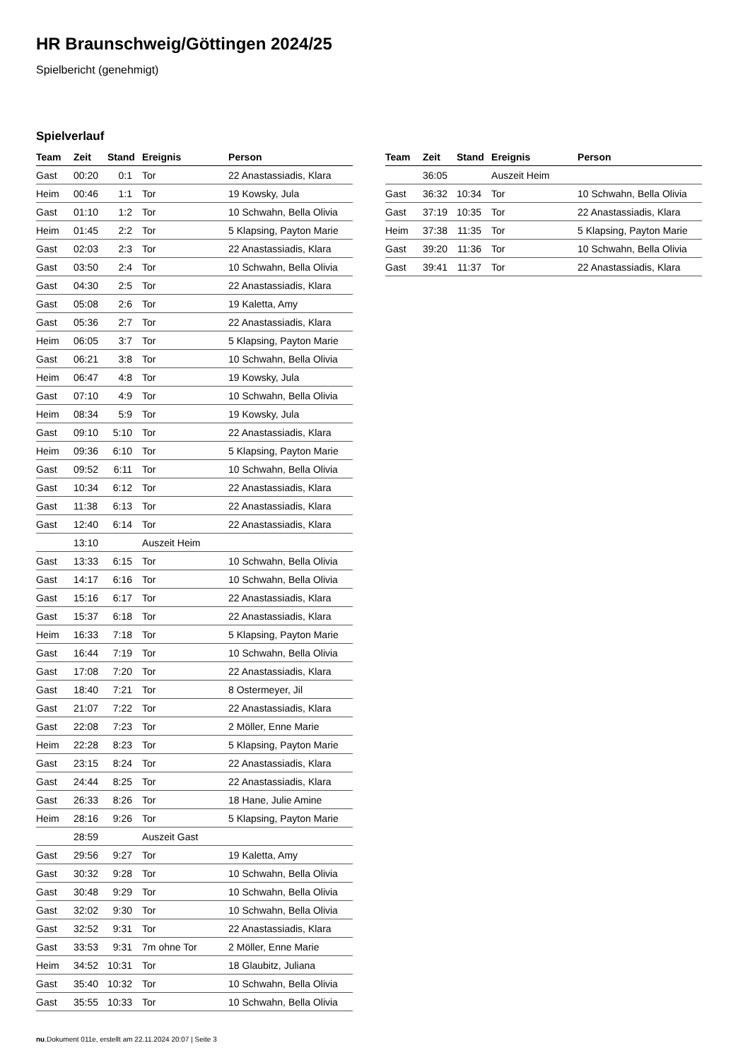HR Braunschweig/Göttingen 2024/25
Spielbericht (genehmigt)
Spielverlauf
| Team | Zeit | Stand | Ereignis | Person |
| --- | --- | --- | --- | --- |
| Gast | 00:20 | 0:1 | Tor | 22 Anastassiadis, Klara |
| Heim | 00:46 | 1:1 | Tor | 19 Kowsky, Jula |
| Gast | 01:10 | 1:2 | Tor | 10 Schwahn, Bella Olivia |
| Heim | 01:45 | 2:2 | Tor | 5 Klapsing, Payton Marie |
| Gast | 02:03 | 2:3 | Tor | 22 Anastassiadis, Klara |
| Gast | 03:50 | 2:4 | Tor | 10 Schwahn, Bella Olivia |
| Gast | 04:30 | 2:5 | Tor | 22 Anastassiadis, Klara |
| Gast | 05:08 | 2:6 | Tor | 19 Kaletta, Amy |
| Gast | 05:36 | 2:7 | Tor | 22 Anastassiadis, Klara |
| Heim | 06:05 | 3:7 | Tor | 5 Klapsing, Payton Marie |
| Gast | 06:21 | 3:8 | Tor | 10 Schwahn, Bella Olivia |
| Heim | 06:47 | 4:8 | Tor | 19 Kowsky, Jula |
| Gast | 07:10 | 4:9 | Tor | 10 Schwahn, Bella Olivia |
| Heim | 08:34 | 5:9 | Tor | 19 Kowsky, Jula |
| Gast | 09:10 | 5:10 | Tor | 22 Anastassiadis, Klara |
| Heim | 09:36 | 6:10 | Tor | 5 Klapsing, Payton Marie |
| Gast | 09:52 | 6:11 | Tor | 10 Schwahn, Bella Olivia |
| Gast | 10:34 | 6:12 | Tor | 22 Anastassiadis, Klara |
| Gast | 11:38 | 6:13 | Tor | 22 Anastassiadis, Klara |
| Gast | 12:40 | 6:14 | Tor | 22 Anastassiadis, Klara |
| | 13:10 | | Auszeit Heim | |
| Gast | 13:33 | 6:15 | Tor | 10 Schwahn, Bella Olivia |
| Gast | 14:17 | 6:16 | Tor | 10 Schwahn, Bella Olivia |
| Gast | 15:16 | 6:17 | Tor | 22 Anastassiadis, Klara |
| Gast | 15:37 | 6:18 | Tor | 22 Anastassiadis, Klara |
| Heim | 16:33 | 7:18 | Tor | 5 Klapsing, Payton Marie |
| Gast | 16:44 | 7:19 | Tor | 10 Schwahn, Bella Olivia |
| Gast | 17:08 | 7:20 | Tor | 22 Anastassiadis, Klara |
| Gast | 18:40 | 7:21 | Tor | 8 Ostermeyer, Jil |
| Gast | 21:07 | 7:22 | Tor | 22 Anastassiadis, Klara |
| Gast | 22:08 | 7:23 | Tor | 2 Möller, Enne Marie |
| Heim | 22:28 | 8:23 | Tor | 5 Klapsing, Payton Marie |
| Gast | 23:15 | 8:24 | Tor | 22 Anastassiadis, Klara |
| Gast | 24:44 | 8:25 | Tor | 22 Anastassiadis, Klara |
| Gast | 26:33 | 8:26 | Tor | 18 Hane, Julie Amine |
| Heim | 28:16 | 9:26 | Tor | 5 Klapsing, Payton Marie |
| | 28:59 | | Auszeit Gast | |
| Gast | 29:56 | 9:27 | Tor | 19 Kaletta, Amy |
| Gast | 30:32 | 9:28 | Tor | 10 Schwahn, Bella Olivia |
| Gast | 30:48 | 9:29 | Tor | 10 Schwahn, Bella Olivia |
| Gast | 32:02 | 9:30 | Tor | 10 Schwahn, Bella Olivia |
| Gast | 32:52 | 9:31 | Tor | 22 Anastassiadis, Klara |
| Gast | 33:53 | 9:31 | 7m ohne Tor | 2 Möller, Enne Marie |
| Heim | 34:52 | 10:31 | Tor | 18 Glaubitz, Juliana |
| Gast | 35:40 | 10:32 | Tor | 10 Schwahn, Bella Olivia |
| Gast | 35:55 | 10:33 | Tor | 10 Schwahn, Bella Olivia |
| Team | Zeit | Stand | Ereignis | Person |
| --- | --- | --- | --- | --- |
| | 36:05 | | Auszeit Heim | |
| Gast | 36:32 | 10:34 | Tor | 10 Schwahn, Bella Olivia |
| Gast | 37:19 | 10:35 | Tor | 22 Anastassiadis, Klara |
| Heim | 37:38 | 11:35 | Tor | 5 Klapsing, Payton Marie |
| Gast | 39:20 | 11:36 | Tor | 10 Schwahn, Bella Olivia |
| Gast | 39:41 | 11:37 | Tor | 22 Anastassiadis, Klara |
nu.Dokument 011e, erstellt am 22.11.2024 20:07 | Seite 3